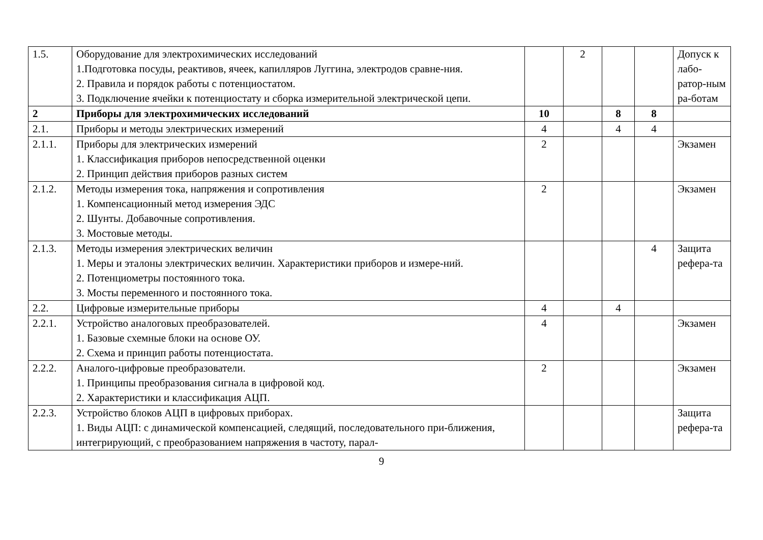| 1.5. | Оборудование для электрохимических исследований 1.Подготовка посуды, реактивов, ячеек, капилляров Луггина, электродов сравне-ния. 2. Правила и порядок работы с потенциостатом. 3. Подключение ячейки к потенциостату и сборка измерительной электрической цепи. | | 2 | | | Допуск к лабо-ратор-ным ра-ботам |
| 2 | Приборы для электрохимических исследований | 10 | | 8 | 8 | |
| 2.1. | Приборы и методы электрических измерений | 4 | | 4 | 4 | |
| 2.1.1. | Приборы для электрических измерений 1. Классификация приборов непосредственной оценки 2. Принцип действия приборов разных систем | 2 | | | | Экзамен |
| 2.1.2. | Методы измерения тока, напряжения и сопротивления 1. Компенсационный метод измерения ЭДС 2. Шунты. Добавочные сопротивления. 3. Мостовые методы. | 2 | | | | Экзамен |
| 2.1.3. | Методы измерения электрических величин 1. Меры и эталоны электрических величин. Характеристики приборов и измере-ний. 2. Потенциометры постоянного тока. 3. Мосты переменного и постоянного тока. | | | | 4 | Защита рефера-та |
| 2.2. | Цифровые измерительные приборы | 4 | | 4 | | |
| 2.2.1. | Устройство аналоговых преобразователей. 1. Базовые схемные блоки на основе ОУ. 2. Схема и принцип работы потенциостата. | 4 | | | | Экзамен |
| 2.2.2. | Аналого-цифровые преобразователи. 1. Принципы преобразования сигнала в цифровой код. 2. Характеристики и классификация АЦП. | 2 | | | | Экзамен |
| 2.2.3. | Устройство блоков АЦП в цифровых приборах. 1. Виды АЦП: с динамической компенсацией, следящий, последовательного при-ближения, интегрирующий, с преобразованием напряжения в частоту, парал- | | | | | Защита рефера-та |
9